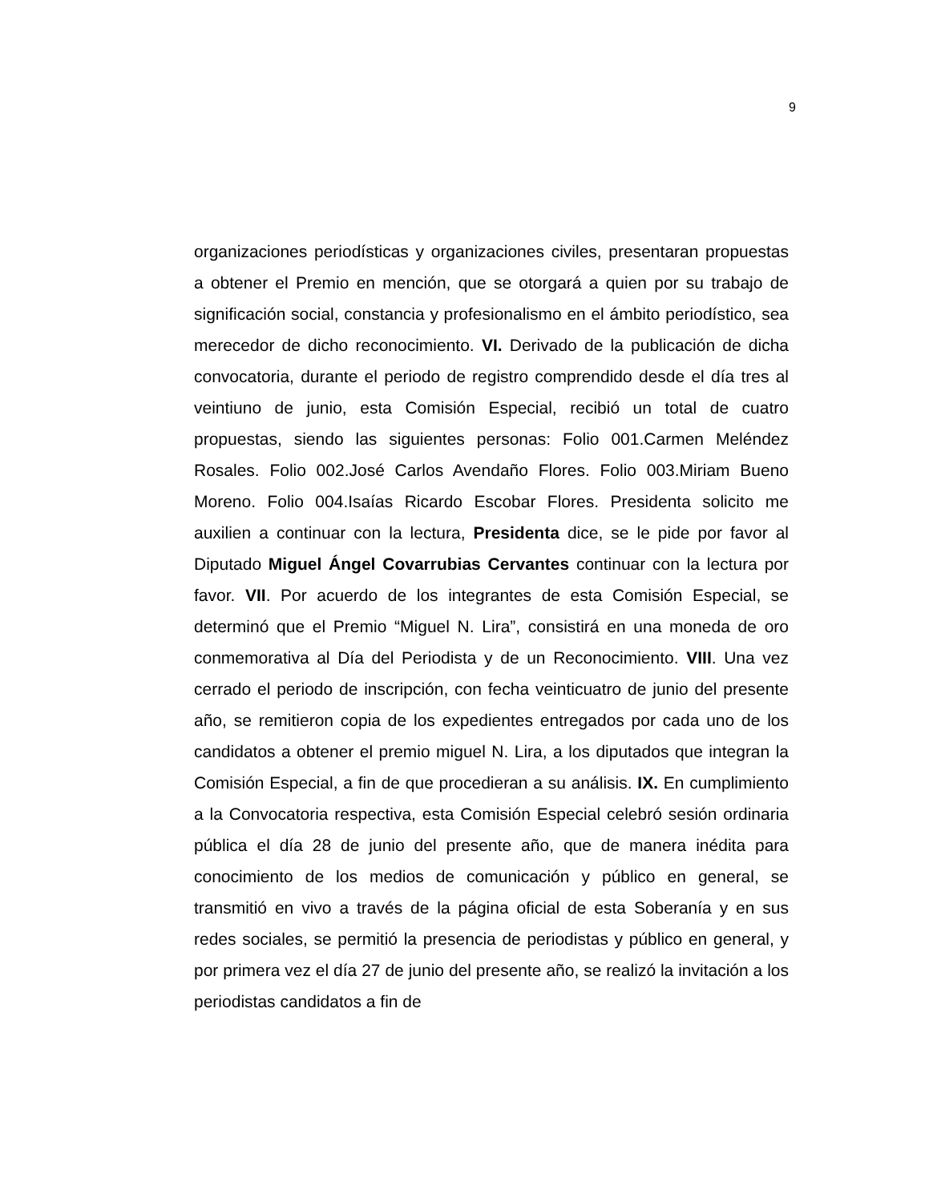9
organizaciones periodísticas y organizaciones civiles, presentaran propuestas a obtener el Premio en mención, que se otorgará a quien por su trabajo de significación social, constancia y profesionalismo en el ámbito periodístico, sea merecedor de dicho reconocimiento. VI. Derivado de la publicación de dicha convocatoria, durante el periodo de registro comprendido desde el día tres al veintiuno de junio, esta Comisión Especial, recibió un total de cuatro propuestas, siendo las siguientes personas: Folio 001.Carmen Meléndez Rosales. Folio 002.José Carlos Avendaño Flores. Folio 003.Miriam Bueno Moreno. Folio 004.Isaías Ricardo Escobar Flores. Presidenta solicito me auxilien a continuar con la lectura, Presidenta dice, se le pide por favor al Diputado Miguel Ángel Covarrubias Cervantes continuar con la lectura por favor. VII. Por acuerdo de los integrantes de esta Comisión Especial, se determinó que el Premio “Miguel N. Lira”, consistirá en una moneda de oro conmemorativa al Día del Periodista y de un Reconocimiento. VIII. Una vez cerrado el periodo de inscripción, con fecha veinticuatro de junio del presente año, se remitieron copia de los expedientes entregados por cada uno de los candidatos a obtener el premio miguel N. Lira, a los diputados que integran la Comisión Especial, a fin de que procedieran a su análisis. IX. En cumplimiento a la Convocatoria respectiva, esta Comisión Especial celebró sesión ordinaria pública el día 28 de junio del presente año, que de manera inédita para conocimiento de los medios de comunicación y público en general, se transmitió en vivo a través de la página oficial de esta Soberanía y en sus redes sociales, se permitió la presencia de periodistas y público en general, y por primera vez el día 27 de junio del presente año, se realizó la invitación a los periodistas candidatos a fin de